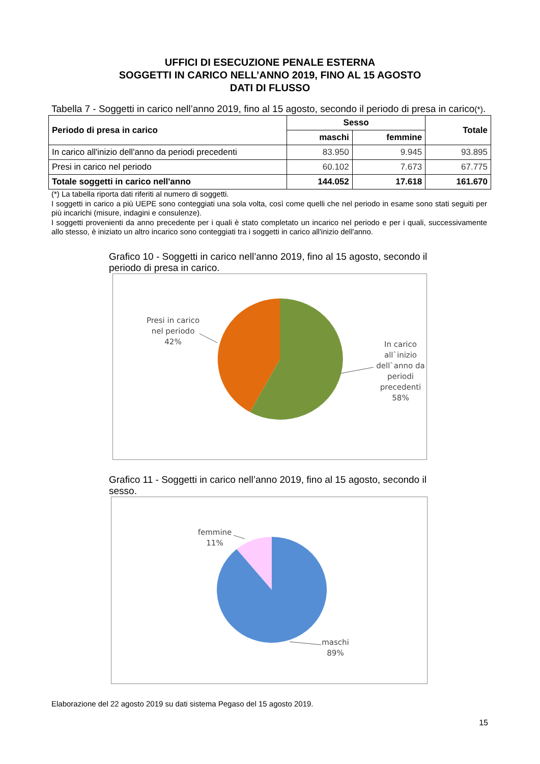UFFICI DI ESECUZIONE PENALE ESTERNA
SOGGETTI IN CARICO NELL’ANNO 2019, FINO AL 15 AGOSTO
DATI DI FLUSSO
Tabella 7 - Soggetti in carico nell’anno 2019, fino al 15 agosto, secondo il periodo di presa in carico(*).
| Periodo di presa in carico | Sesso | | Totale |
| --- | --- | --- | --- |
| | maschi | femmine | |
| In carico all'inizio dell'anno da periodi precedenti | 83.950 | 9.945 | 93.895 |
| Presi in carico nel periodo | 60.102 | 7.673 | 67.775 |
| Totale soggetti in carico nell'anno | 144.052 | 17.618 | 161.670 |
(*) La tabella riporta dati riferiti al numero di soggetti.
I soggetti in carico a più UEPE sono conteggiati una sola volta, così come quelli che nel periodo in esame sono stati seguiti per più incarichi (misure, indagini e consulenze).
I soggetti provenienti da anno precedente per i quali è stato completato un incarico nel periodo e per i quali, successivamente allo stesso, è iniziato un altro incarico sono conteggiati tra i soggetti in carico all'inizio dell'anno.
Grafico 10 - Soggetti in carico nell’anno 2019, fino al 15 agosto, secondo il periodo di presa in carico.
Presi in carico
nel periodo
42%
In carico
all`inizio
dell`anno da
periodi
precedenti
58%
Grafico 11 - Soggetti in carico nell’anno 2019, fino al 15 agosto, secondo il sesso.
femmine
11%
maschi
89%
Elaborazione del 22 agosto 2019 su dati sistema Pegaso del 15 agosto 2019.
15